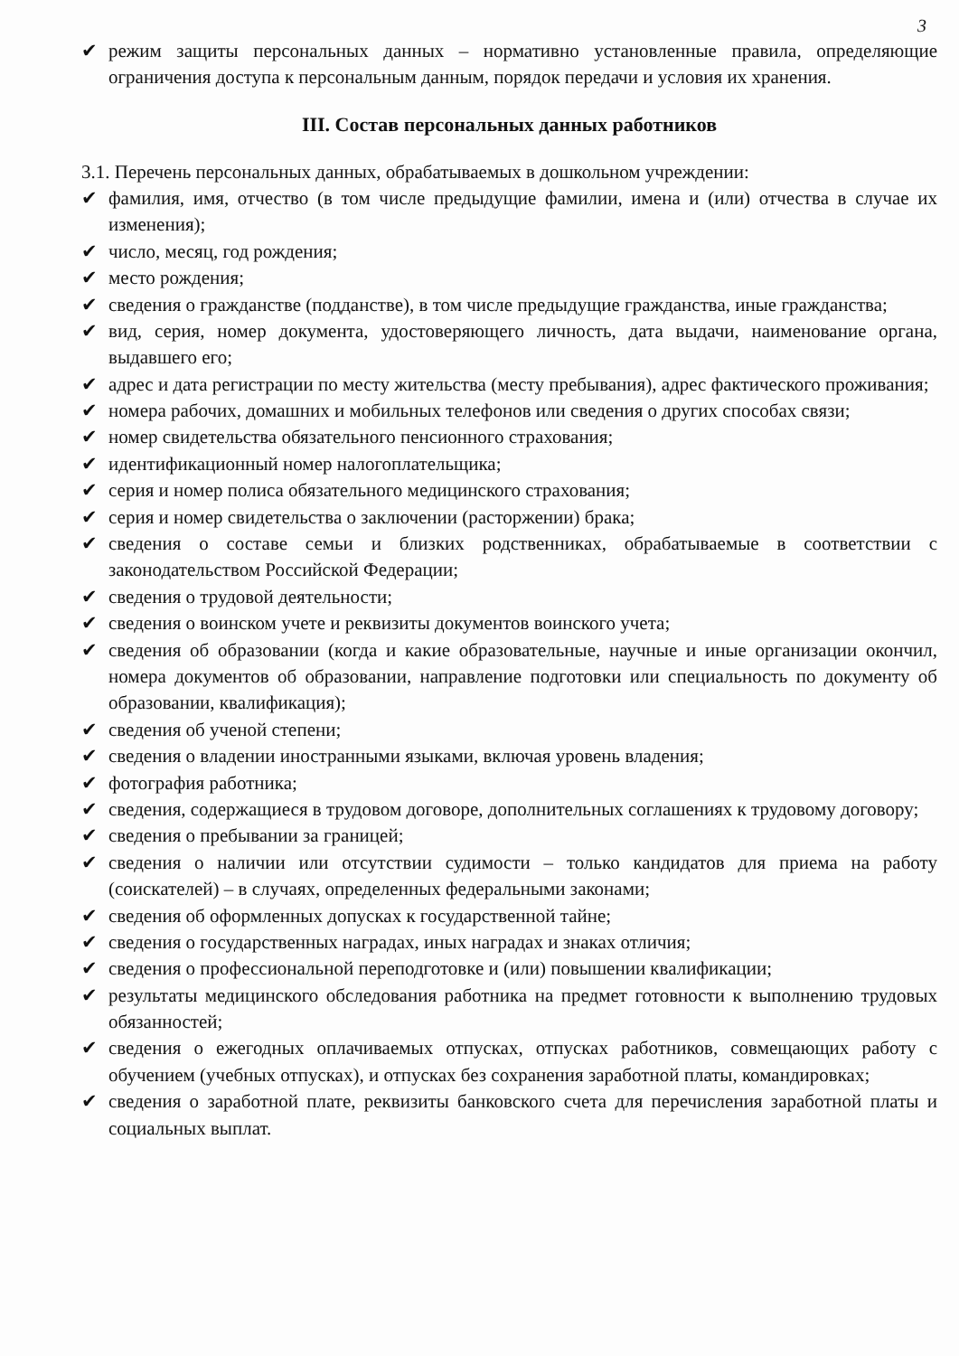3
✔ режим защиты персональных данных – нормативно установленные правила, определяющие ограничения доступа к персональным данным, порядок передачи и условия их хранения.
III. Состав персональных данных работников
3.1. Перечень персональных данных, обрабатываемых в дошкольном учреждении:
✔ фамилия, имя, отчество (в том числе предыдущие фамилии, имена и (или) отчества в случае их изменения);
✔ число, месяц, год рождения;
✔ место рождения;
✔ сведения о гражданстве (подданстве), в том числе предыдущие гражданства, иные гражданства;
✔ вид, серия, номер документа, удостоверяющего личность, дата выдачи, наименование органа, выдавшего его;
✔ адрес и дата регистрации по месту жительства (месту пребывания), адрес фактического проживания;
✔ номера рабочих, домашних и мобильных телефонов или сведения о других способах связи;
✔ номер свидетельства обязательного пенсионного страхования;
✔ идентификационный номер налогоплательщика;
✔ серия и номер полиса обязательного медицинского страхования;
✔ серия и номер свидетельства о заключении (расторжении) брака;
✔ сведения о составе семьи и близких родственниках, обрабатываемые в соответствии с законодательством Российской Федерации;
✔ сведения о трудовой деятельности;
✔ сведения о воинском учете и реквизиты документов воинского учета;
✔ сведения об образовании (когда и какие образовательные, научные и иные организации окончил, номера документов об образовании, направление подготовки или специальность по документу об образовании, квалификация);
✔ сведения об ученой степени;
✔ сведения о владении иностранными языками, включая уровень владения;
✔ фотография работника;
✔ сведения, содержащиеся в трудовом договоре, дополнительных соглашениях к трудовому договору;
✔ сведения о пребывании за границей;
✔ сведения о наличии или отсутствии судимости – только кандидатов для приема на работу (соискателей) – в случаях, определенных федеральными законами;
✔ сведения об оформленных допусках к государственной тайне;
✔ сведения о государственных наградах, иных наградах и знаках отличия;
✔ сведения о профессиональной переподготовке и (или) повышении квалификации;
✔ результаты медицинского обследования работника на предмет готовности к выполнению трудовых обязанностей;
✔ сведения о ежегодных оплачиваемых отпусках, отпусках работников, совмещающих работу с обучением (учебных отпусках), и отпусках без сохранения заработной платы, командировках;
✔ сведения о заработной плате, реквизиты банковского счета для перечисления заработной платы и социальных выплат.